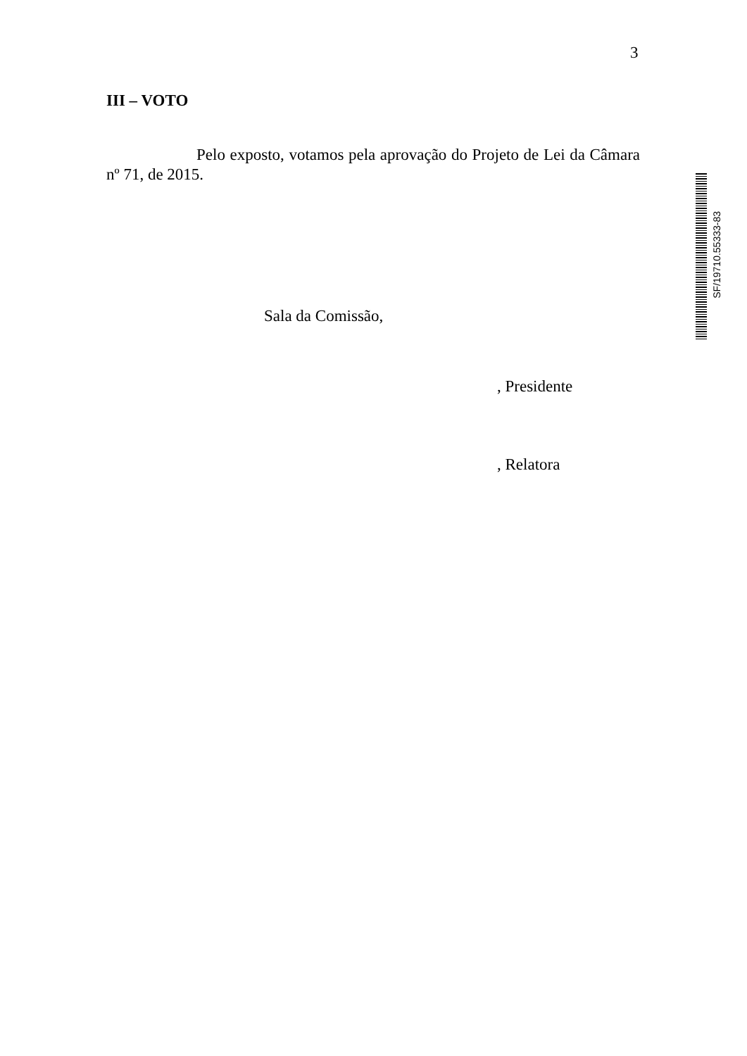3
III – VOTO
Pelo exposto, votamos pela aprovação do Projeto de Lei da Câmara nº 71, de 2015.
Sala da Comissão,
, Presidente
, Relatora
SF/19710.55333-83